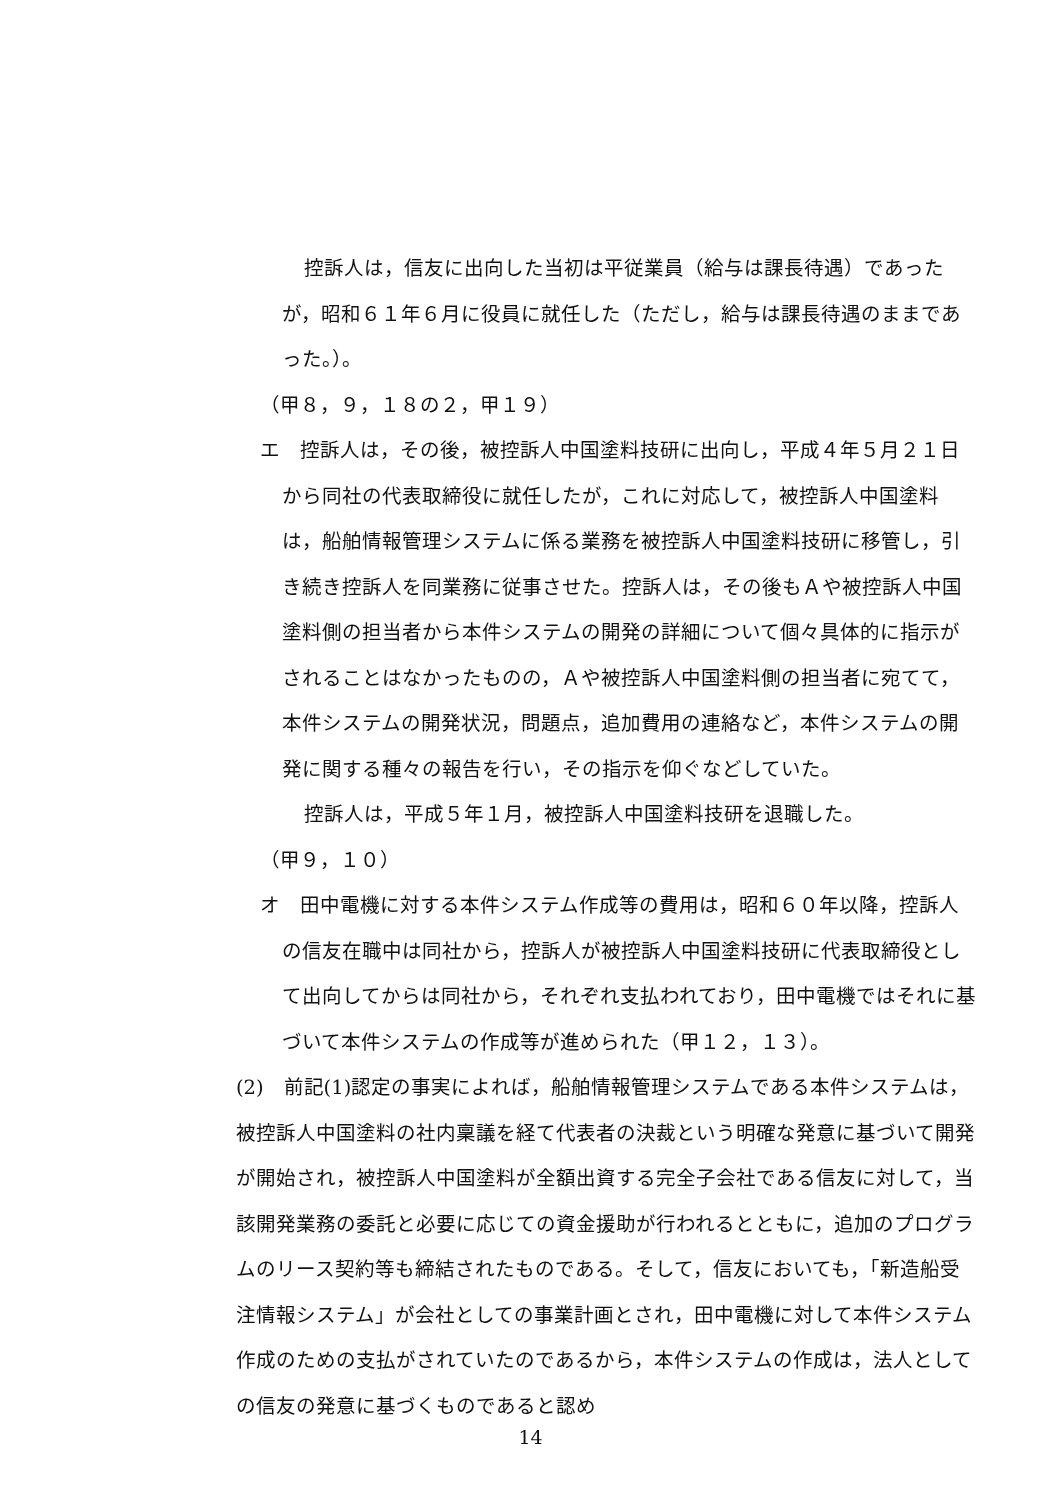控訴人は，信友に出向した当初は平従業員（給与は課長待遇）であったが，昭和６１年６月に役員に就任した（ただし，給与は課長待遇のままであった。）。
（甲８，９，１８の２，甲１９）
エ　控訴人は，その後，被控訴人中国塗料技研に出向し，平成４年５月２１日から同社の代表取締役に就任したが，これに対応して，被控訴人中国塗料は，船舶情報管理システムに係る業務を被控訴人中国塗料技研に移管し，引き続き控訴人を同業務に従事させた。控訴人は，その後もＡや被控訴人中国塗料側の担当者から本件システムの開発の詳細について個々具体的に指示がされることはなかったものの，Ａや被控訴人中国塗料側の担当者に宛てて，本件システムの開発状況，問題点，追加費用の連絡など，本件システムの開発に関する種々の報告を行い，その指示を仰ぐなどしていた。
控訴人は，平成５年１月，被控訴人中国塗料技研を退職した。
（甲９，１０）
オ　田中電機に対する本件システム作成等の費用は，昭和６０年以降，控訴人の信友在職中は同社から，控訴人が被控訴人中国塗料技研に代表取締役として出向してからは同社から，それぞれ支払われており，田中電機ではそれに基づいて本件システムの作成等が進められた（甲１２，１３）。
(2)　前記(1)認定の事実によれば，船舶情報管理システムである本件システムは，被控訴人中国塗料の社内稟議を経て代表者の決裁という明確な発意に基づいて開発が開始され，被控訴人中国塗料が全額出資する完全子会社である信友に対して，当該開発業務の委託と必要に応じての資金援助が行われるとともに，追加のプログラムのリース契約等も締結されたものである。そして，信友においても，「新造船受注情報システム」が会社としての事業計画とされ，田中電機に対して本件システム作成のための支払がされていたのであるから，本件システムの作成は，法人としての信友の発意に基づくものであると認め
14